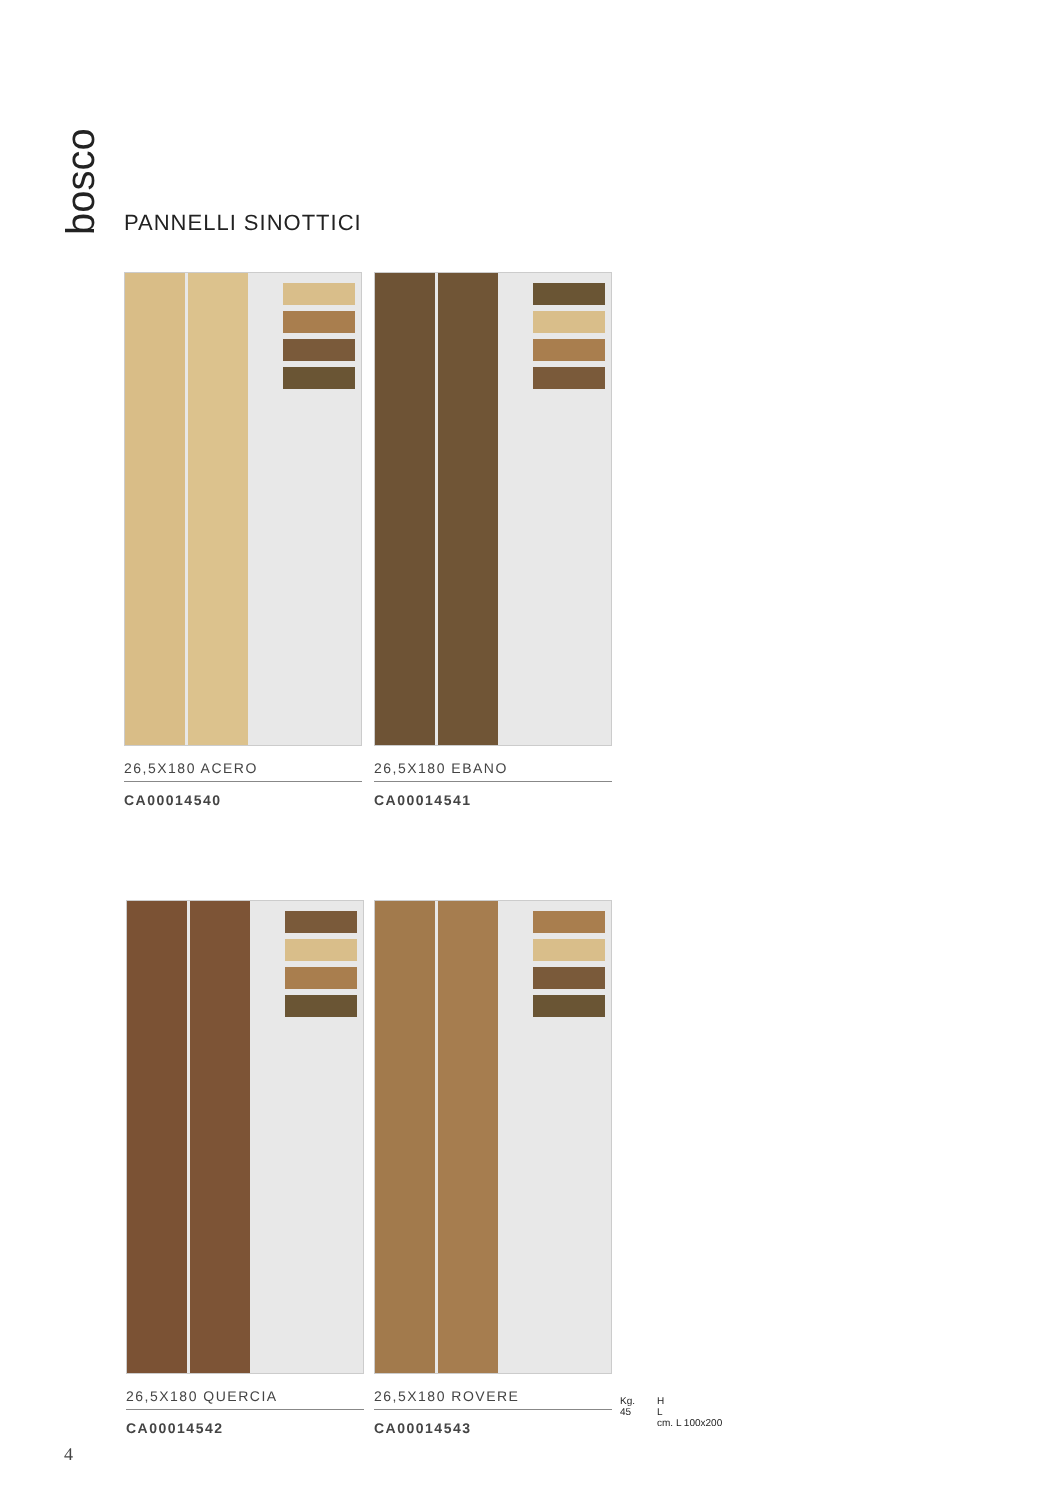bosco
PANNELLI SINOTTICI
26,5X180 ACERO
CA00014540
26,5X180 EBANO
CA00014541
26,5X180 QUERCIA
CA00014542
26,5X180 ROVERE
CA00014543
Kg.
45
H
L
cm. L 100x200
4